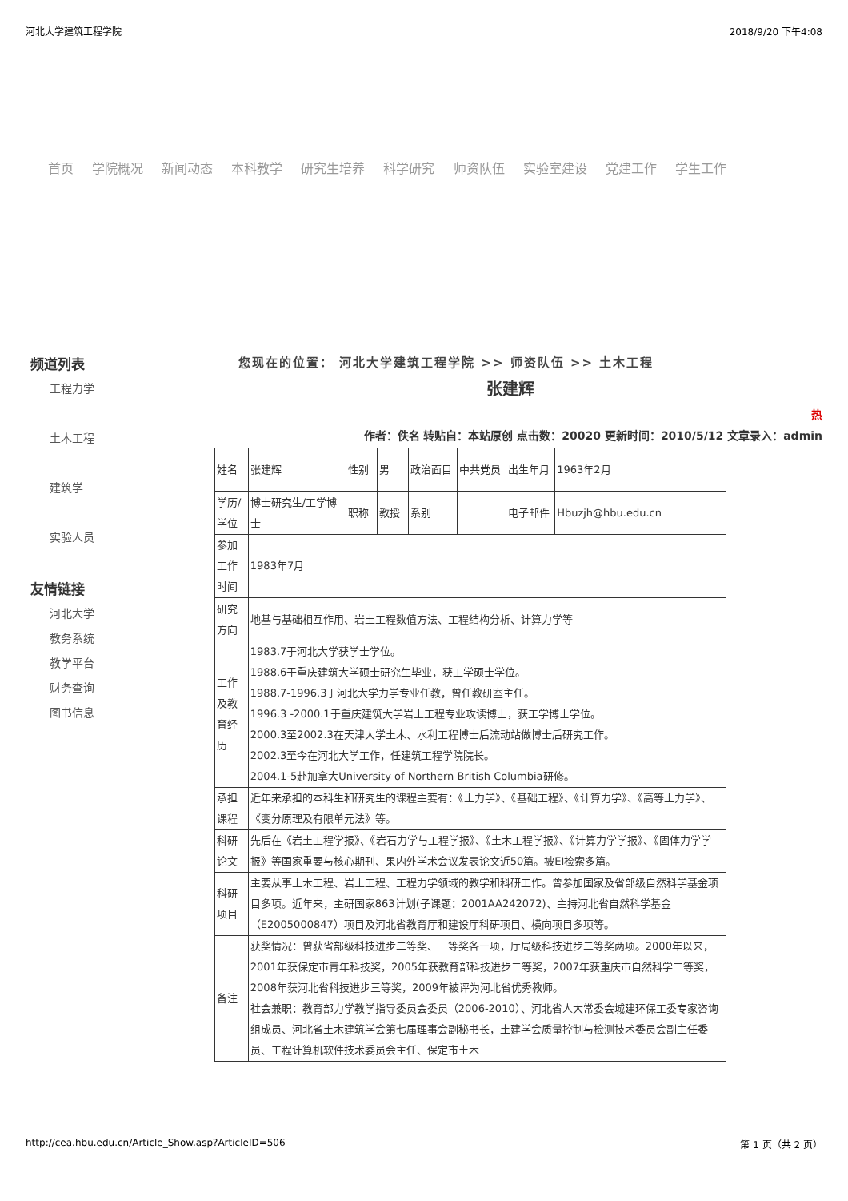河北大学建筑工程学院 2018/9/20 下午4:08
首页 学院概况 新闻动态 本科教学 研究生培养 科学研究 师资队伍 实验室建设 党建工作 学生工作
频道列表
工程力学
土木工程
建筑学
实验人员
友情链接
河北大学
教务系统
教学平台
财务查询
图书信息
您现在的位置： 河北大学建筑工程学院 >> 师资队伍 >> 土木工程
张建辉
热
作者：佚名 转贴自：本站原创 点击数：20020 更新时间：2010/5/12 文章录入：admin
| 姓名 | 张建辉 | 性别 | 男 | 政治面目 | 中共党员 | 出生年月 | 1963年2月 |
| 学历/学位 | 博士研究生/工学博士 | 职称 | 教授 | 系别 | | 电子邮件 | Hbuzjh@hbu.edu.cn |
| 参加工作时间 | 1983年7月 | | | | | | |
| 研究方向 | 地基与基础相互作用、岩土工程数值方法、工程结构分析、计算力学等 | | | | | | |
| 工作及教育经历 | 1983.7于河北大学获学士学位。 1988.6于重庆建筑大学硕士研究生毕业，获工学硕士学位。 1988.7-1996.3于河北大学力学专业任教，曾任教研室主任。 1996.3 -2000.1于重庆建筑大学岩土工程专业攻读博士，获工学博士学位。 2000.3至2002.3在天津大学土木、水利工程博士后流动站做博士后研究工作。 2002.3至今在河北大学工作，任建筑工程学院院长。 2004.1-5赴加拿大University of Northern British Columbia研修。 | | | | | | |
| 承担课程 | 近年来承担的本科生和研究生的课程主要有：《土力学》、《基础工程》、《计算力学》、《高等土力学》、《变分原理及有限单元法》等。 | | | | | | |
| 科研论文 | 先后在《岩土工程学报》、《岩石力学与工程学报》、《土木工程学报》、《计算力学学报》、《固体力学学报》等国家重要与核心期刊、果内外学术会议发表论文近50篇。被EI检索多篇。 | | | | | | |
| 科研项目 | 主要从事土木工程、岩土工程、工程力学领域的教学和科研工作。曾参加国家及省部级自然科学基金项目多项。近年来，主研国家863计划(子课题：2001AA242072)、主持河北省自然科学基金（E2005000847）项目及河北省教育厅和建设厅科研项目、横向项目多项等。 | | | | | | |
| 备注 | 获奖情况：曾获省部级科技进步二等奖、三等奖各一项，厅局级科技进步二等奖两项。2000年以来，2001年获保定市青年科技奖，2005年获教育部科技进步二等奖，2007年获重庆市自然科学二等奖，2008年获河北省科技进步三等奖，2009年被评为河北省优秀教师。 社会兼职：教育部力学教学指导委员会委员（2006-2010）、河北省人大常委会城建环保工委专家咨询组成员、河北省土木建筑学会第七届理事会副秘书长，土建学会质量控制与检测技术委员会副主任委员、工程计算机软件技术委员会主任、保定市土木 | | | | | | |
http://cea.hbu.edu.cn/Article_Show.asp?ArticleID=506 第 1 页（共 2 页）